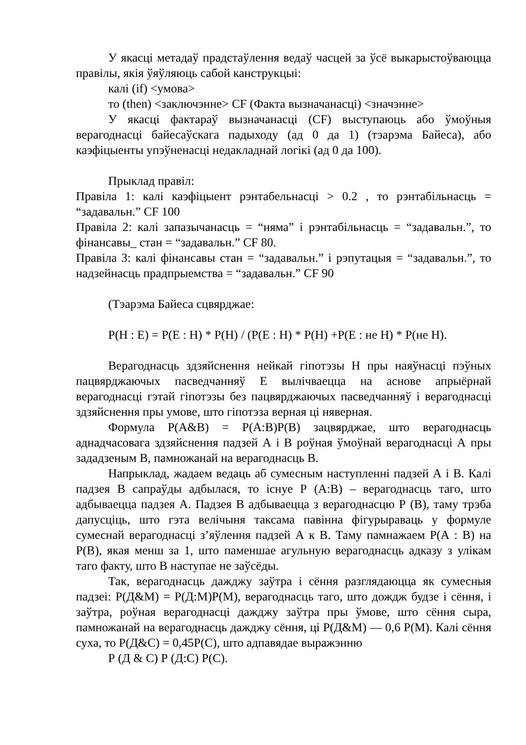У якасці метадаў прадстаўлення ведаў часцей за ўсё выкарыстоўваюцца правілы, якія ўяўляюць сабой канструкцыі:
калі (if) <умова>
то (then) <заключэнне> CF (Факта вызначанасці) <значэнне>
У якасці фактараў вызначанасці (CF) выступаюць або ўмоўныя верагоднасці байесаўскага падыходу (ад 0 да 1) (тэарэма Байеса), або каэфіцыенты упэўненасці недакладнай логікі (ад 0 да 100).
Прыклад правіл:
Правіла 1: калі каэфіцыент рэнтабельнасці > 0.2 , то рэнтабільнасць = “задавальн.” CF 100
Правіла 2: калі запазычанасць = “няма” і рэнтабільнасць = “задавальн.”, то фінансавы_ стан = “задавальн.” CF 80.
Правіла 3: калі фінансавы стан = “задавальн.” і рэпутацыя = “задавальн.”, то надзейнасць прадпрыемства = “задавальн.” CF 90
(Тэарэма Байеса сцвярджае:
P(H : E) = P(E : H) * P(H) / (P(E : H) * P(H) +P(E : не H) * P(не H).
Верагоднасць здзяйснення нейкай гіпотэзы Н пры наяўнасці пэўных пацвярджаючых пасведчанняў Е вылічваецца на аснове апрыёрнай верагоднасці гэтай гіпотэзы без пацвярджаючых пасведчанняў і верагоднасці здзяйснення пры умове, што гіпотэза верная ці няверная.
Формула Р(А&В) = Р(А:В)Р(В) зацвярджае, што верагоднасць аднадчасовага здзяйснення падзей А і В роўная ўмоўнай верагоднасці А пры зададзеным В, памножанай на верагоднасць В.
Напрыклад, жадаем ведаць аб сумесным наступленні падзей А і В. Калі падзея В сапраўды адбылася, то існуе Р (А:В) – верагоднасць таго, што адбываецца падзея А. Падзея В адбываецца з верагоднасцю Р (В), таму трэба дапусціць, што гэта велічыня таксама павінна фігурыраваць у формуле сумеснай верагоднасці з’яўлення падзей А к В. Таму памнажаем Р(А : В) на Р(В), якая менш за 1, што паменшае агульную верагоднасць адказу з улікам таго факту, што В наступае не заўсёды.
Так, верагоднасць дажджу заўтра і сёння разглядаюцца як сумесныя падзеі: Р(Д&М) = Р(Д:М)Р(М), верагоднасць таго, што дождж будзе і сёння, і заўтра, роўная верагоднасці дажджу заўтра пры ўмове, што сёння сыра, памножанай на верагоднасць дажджу сёння, ці Р(Д&М) — 0,6 Р(М). Калі сёння суха, то Р(Д&С) = 0,45Р(С), што адпавядае выражэнню
Р (Д & С) Р (Д:С) Р(С).